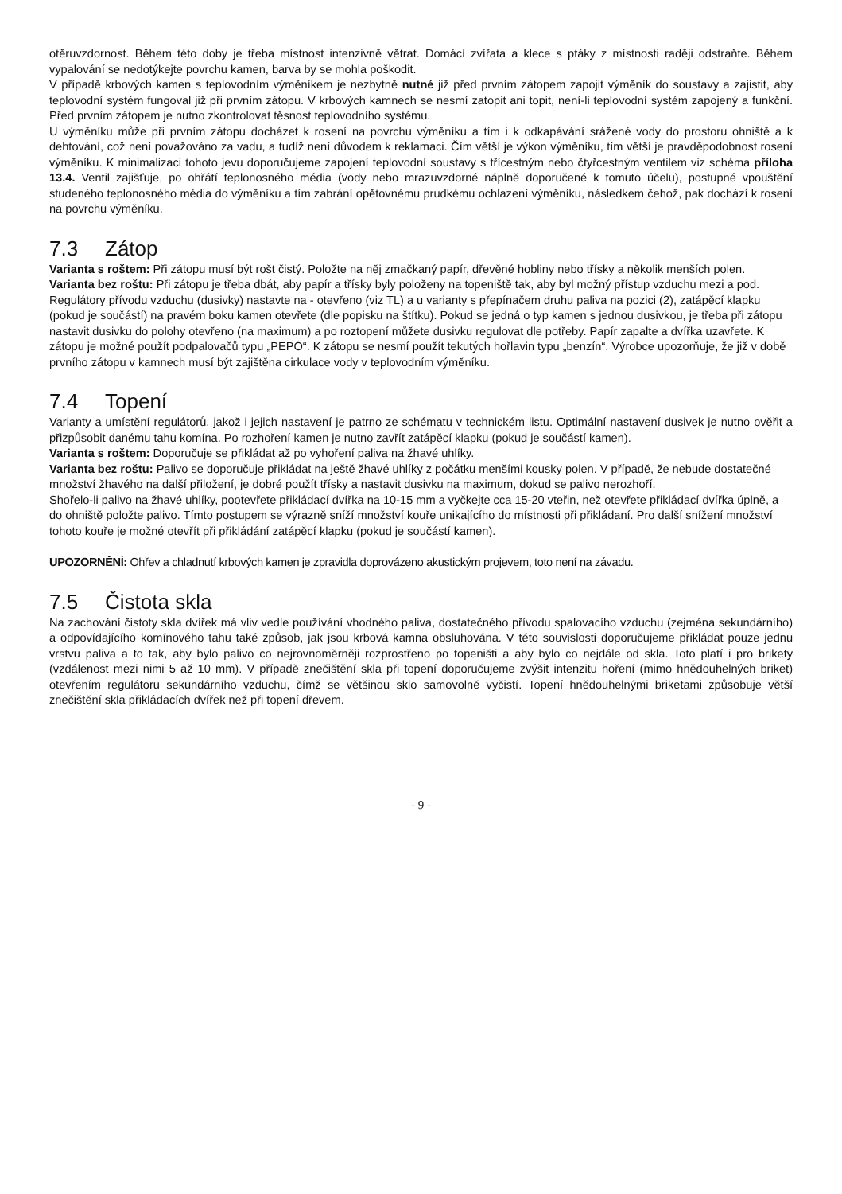otěruvzdornost. Během této doby je třeba místnost intenzivně větrat. Domácí zvířata a klece s ptáky z místnosti raději odstraňte. Během vypalování se nedotýkejte povrchu kamen, barva by se mohla poškodit.
V případě krbových kamen s teplovodním výměníkem je nezbytně nutné již před prvním zátopem zapojit výměník do soustavy a zajistit, aby teplovodní systém fungoval již při prvním zátopu. V krbových kamnech se nesmí zatopit ani topit, není-li teplovodní systém zapojený a funkční. Před prvním zátopem je nutno zkontrolovat těsnost teplovodního systému.
U výměníku může při prvním zátopu docházet k rosení na povrchu výměníku a tím i k odkapávání srážené vody do prostoru ohniště a k dehtování, což není považováno za vadu, a tudíž není důvodem k reklamaci. Čím větší je výkon výměníku, tím větší je pravděpodobnost rosení výměníku. K minimalizaci tohoto jevu doporučujeme zapojení teplovodní soustavy s třícestným nebo čtyřcestným ventilem viz schéma příloha 13.4. Ventil zajišťuje, po ohřátí teplonosného média (vody nebo mrazuvzdorné náplně doporučené k tomuto účelu), postupné vpouštění studeného teplonosného média do výměníku a tím zabrání opětovnému prudkému ochlazení výměníku, následkem čehož, pak dochází k rosení na povrchu výměníku.
7.3 Zátop
Varianta s roštem: Při zátopu musí být rošt čistý. Položte na něj zmačkaný papír, dřevěné hobliny nebo třísky a několik menších polen.
Varianta bez roštu: Při zátopu je třeba dbát, aby papír a třísky byly položeny na topeniště tak, aby byl možný přístup vzduchu mezi a pod.
Regulátory přívodu vzduchu (dusivky) nastavte na - otevřeno (viz TL) a u varianty s přepínačem druhu paliva na pozici (2), zatápěcí klapku (pokud je součástí) na pravém boku kamen otevřete (dle popisku na štítku). Pokud se jedná o typ kamen s jednou dusivkou, je třeba při zátopu nastavit dusivku do polohy otevřeno (na maximum) a po roztopení můžete dusivku regulovat dle potřeby. Papír zapalte a dvířka uzavřete. K zátopu je možné použít podpalovačů typu „PEPO“. K zátopu se nesmí použít tekutých hořlavin typu „benzín“. Výrobce upozorňuje, že již v době prvního zátopu v kamnech musí být zajištěna cirkulace vody v teplovodním výměníku.
7.4 Topení
Varianty a umístění regulátorů, jakož i jejich nastavení je patrno ze schématu v technickém listu. Optimální nastavení dusivek je nutno ověřit a přizpůsobit danému tahu komína. Po rozhoření kamen je nutno zavřít zatápěcí klapku (pokud je součástí kamen).
Varianta s roštem: Doporučuje se přikládat až po vyhoření paliva na žhavé uhlíky.
Varianta bez roštu: Palivo se doporučuje přikládat na ještě žhavé uhlíky z počátku menšími kousky polen. V případě, že nebude dostatečné množství žhavého na další přiložení, je dobré použít třísky a nastavit dusivku na maximum, dokud se palivo nerozhoří.
Shořelo-li palivo na žhavé uhlíky, pootevřete přikládací dvířka na 10-15 mm a vyčkejte cca 15-20 vteřin, než otevřete přikládací dvířka úplně, a do ohniště položte palivo. Tímto postupem se výrazně sníží množství kouře unikajícího do místnosti při přikládaní. Pro další snížení množství tohoto kouře je možné otevřít při přikládání zatápěcí klapku (pokud je součástí kamen).
UPOZORNĚNÍ: Ohřev a chladnutí krbových kamen je zpravidla doprovázeno akustickým projevem, toto není na závadu.
7.5 Čistota skla
Na zachování čistoty skla dvířek má vliv vedle používání vhodného paliva, dostatečného přívodu spalovacího vzduchu (zejména sekundárního) a odpovídajícího komínového tahu také způsob, jak jsou krbová kamna obsluhována. V této souvislosti doporučujeme přikládat pouze jednu vrstvu paliva a to tak, aby bylo palivo co nejrovnoměrněji rozprostřeno po topeništi a aby bylo co nejdále od skla. Toto platí i pro brikety (vzdálenost mezi nimi 5 až 10 mm). V případě znečištění skla při topení doporučujeme zvýšit intenzitu hoření (mimo hnědouhelných briket) otevřením regulátoru sekundárního vzduchu, čímž se většinou sklo samovolně vyčistí. Topení hnědouhelnými briketami způsobuje větší znečištění skla přikládacích dvířek než při topení dřevem.
- 9 -